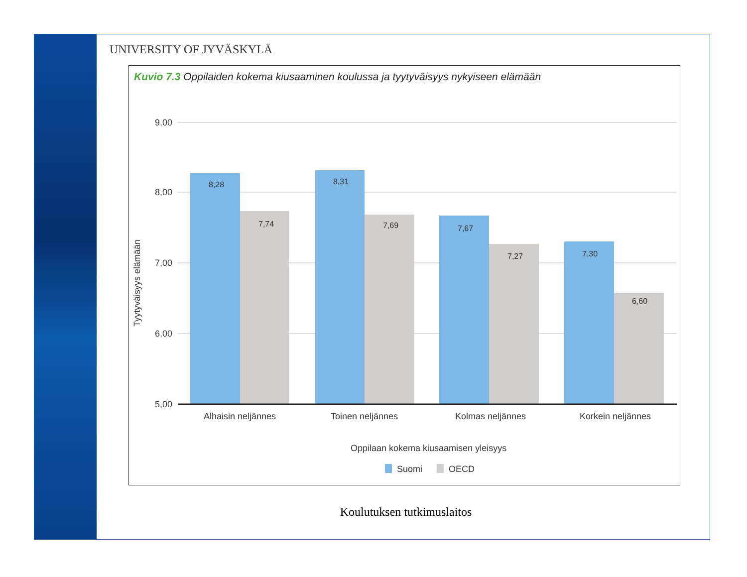UNIVERSITY OF JYVÄSKYLÄ
Kuvio 7.3 Oppilaiden kokema kiusaaminen koulussa ja tyytyväisyys nykyiseen elämään
9,00
8,00
7,00
6,00
5,00
Tyytyväisyys elämään
8,28
7,74
8,31
7,69
7,67
7,27
7,30
6,60
Alhaisin neljännes
Toinen neljännes
Kolmas neljännes
Korkein neljännes
Oppilaan kokema kiusaamisen yleisyys
Suomi
OECD
Koulutuksen tutkimuslaitos